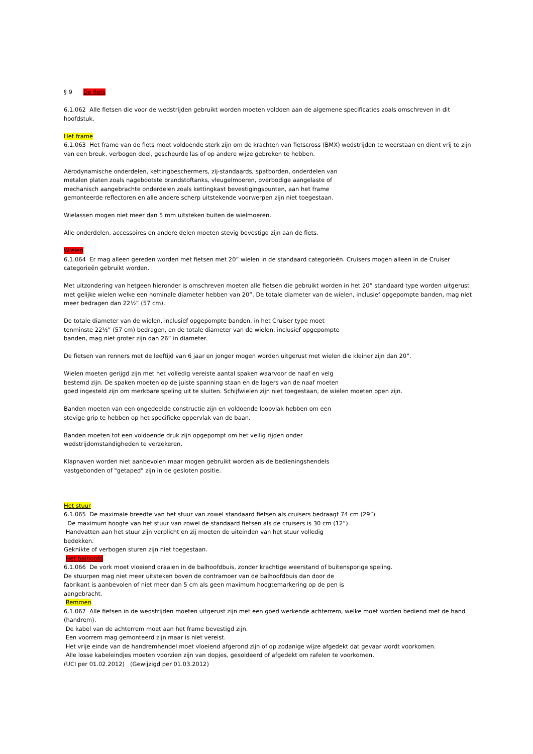§ 9 De fiets
6.1.062 Alle fietsen die voor de wedstrijden gebruikt worden moeten voldoen aan de algemene specificaties zoals omschreven in dit hoofdstuk.
Het frame
6.1.063 Het frame van de fiets moet voldoende sterk zijn om de krachten van fietscross (BMX) wedstrijden te weerstaan en dient vrij te zijn van een breuk, verbogen deel, gescheurde las of op andere wijze gebreken te hebben.
Aërodynamische onderdelen, kettingbeschermers, zij-standaards, spatborden, onderdelen van
metalen platen zoals nagebootste brandstoftanks, vleugelmoeren, overbodige aangelaste of
mechanisch aangebrachte onderdelen zoals kettingkast bevestigingspunten, aan het frame
gemonteerde reflectoren en alle andere scherp uitstekende voorwerpen zijn niet toegestaan.
Wielassen mogen niet meer dan 5 mm uitsteken buiten de wielmoeren.
Alle onderdelen, accessoires en andere delen moeten stevig bevestigd zijn aan de fiets.
Wielen
6.1.064 Er mag alleen gereden worden met fietsen met 20” wielen in de standaard categorieën. Cruisers mogen alleen in de Cruiser categorieën gebruikt worden.
Met uitzondering van hetgeen hieronder is omschreven moeten alle fietsen die gebruikt worden in het 20” standaard type worden uitgerust met gelijke wielen welke een nominale diameter hebben van 20”. De totale diameter van de wielen, inclusief opgepompte banden, mag niet meer bedragen dan 22½” (57 cm).
De totale diameter van de wielen, inclusief opgepompte banden, in het Cruiser type moet
tenminste 22½” (57 cm) bedragen, en de totale diameter van de wielen, inclusief opgepompte
banden, mag niet groter zijn dan 26” in diameter.
De fietsen van renners met de leeftijd van 6 jaar en jonger mogen worden uitgerust met wielen die kleiner zijn dan 20”.
Wielen moeten gerijgd zijn met het volledig vereiste aantal spaken waarvoor de naaf en velg
bestemd zijn. De spaken moeten op de juiste spanning staan en de lagers van de naaf moeten
goed ingesteld zijn om merkbare speling uit te sluiten. Schijfwielen zijn niet toegestaan, de wielen moeten open zijn.
Banden moeten van een ongedeelde constructie zijn en voldoende loopvlak hebben om een
stevige grip te hebben op het specifieke oppervlak van de baan.
Banden moeten tot een voldoende druk zijn opgepompt om het veilig rijden onder
wedstrijdomstandigheden te verzekeren.
Klapnaven worden niet aanbevolen maar mogen gebruikt worden als de bedieningshendels
vastgebonden of "getaped" zijn in de gesloten positie.
Het stuur
6.1.065 De maximale breedte van het stuur van zowel standaard fietsen als cruisers bedraagt 74 cm (29”)
De maximum hoogte van het stuur van zowel de standaard fietsen als de cruisers is 30 cm (12”).
Handvatten aan het stuur zijn verplicht en zij moeten de uiteinden van het stuur volledig
bedekken.
Geknikte of verbogen sturen zijn niet toegestaan.
Het balhoofd
6.1.066 De vork moet vloeiend draaien in de balhoofdbuis, zonder krachtige weerstand of buitensporige speling.
De stuurpen mag niet meer uitsteken boven de contramoer van de balhoofdbuis dan door de
fabrikant is aanbevolen of niet meer dan 5 cm als geen maximum hoogtemarkering op de pen is
aangebracht.
Remmen
6.1.067 Alle fietsen in de wedstrijden moeten uitgerust zijn met een goed werkende achterrem, welke moet worden bediend met de hand (handrem).
De kabel van de achterrem moet aan het frame bevestigd zijn.
Een voorrem mag gemonteerd zijn maar is niet vereist.
Het vrije einde van de handremhendel moet vloeiend afgerond zijn of op zodanige wijze afgedekt dat gevaar wordt voorkomen.
Alle losse kabeleindjes moeten voorzien zijn van dopjes, gesoldeerd of afgedekt om rafelen te voorkomen.
(UCI per 01.02.2012) (Gewijzigd per 01.03.2012)